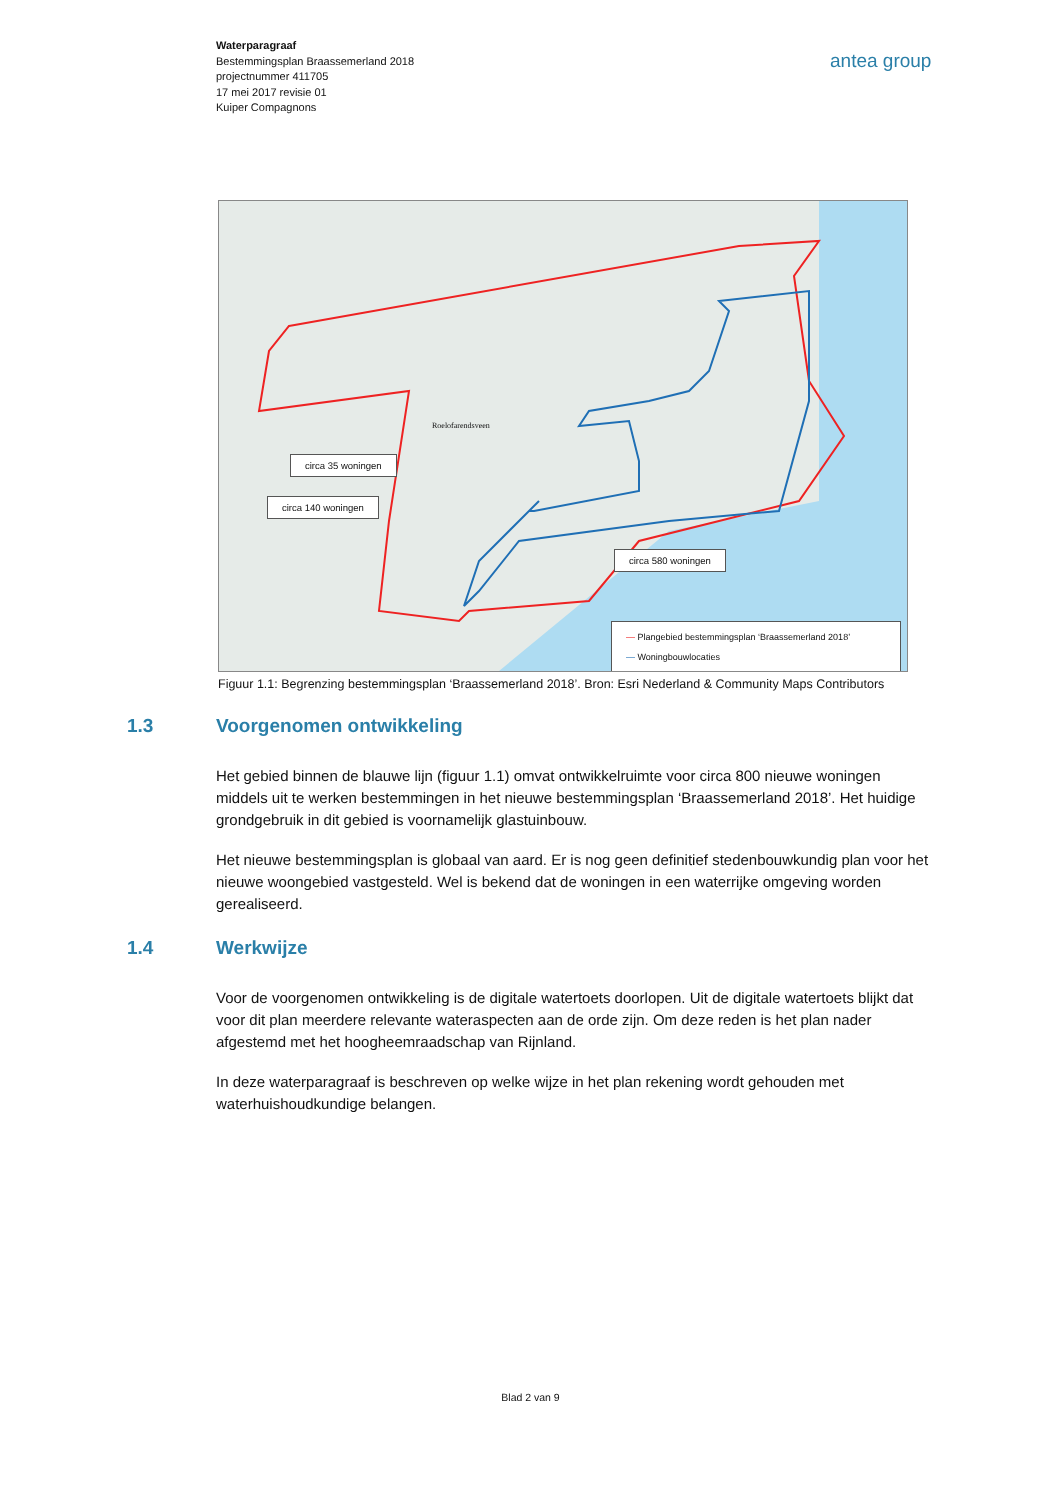Waterparagraaf
Bestemmingsplan Braassemerland 2018
projectnummer 411705
17 mei 2017 revisie 01
Kuiper Compagnons
antea group
Roelofarendsveen
circa 35 woningen
circa 140 woningen
circa 580 woningen
— Plangebied bestemmingsplan ‘Braassemerland 2018’
— Woningbouwlocaties
Figuur 1.1: Begrenzing bestemmingsplan ‘Braassemerland 2018’. Bron: Esri Nederland & Community Maps Contributors
1.3 Voorgenomen ontwikkeling
Het gebied binnen de blauwe lijn (figuur 1.1) omvat ontwikkelruimte voor circa 800 nieuwe woningen middels uit te werken bestemmingen in het nieuwe bestemmingsplan ‘Braassemerland 2018’. Het huidige grondgebruik in dit gebied is voornamelijk glastuinbouw.
Het nieuwe bestemmingsplan is globaal van aard. Er is nog geen definitief stedenbouwkundig plan voor het nieuwe woongebied vastgesteld. Wel is bekend dat de woningen in een waterrijke omgeving worden gerealiseerd.
1.4 Werkwijze
Voor de voorgenomen ontwikkeling is de digitale watertoets doorlopen. Uit de digitale watertoets blijkt dat voor dit plan meerdere relevante wateraspecten aan de orde zijn. Om deze reden is het plan nader afgestemd met het hoogheemraadschap van Rijnland.
In deze waterparagraaf is beschreven op welke wijze in het plan rekening wordt gehouden met waterhuishoudkundige belangen.
Blad 2 van 9